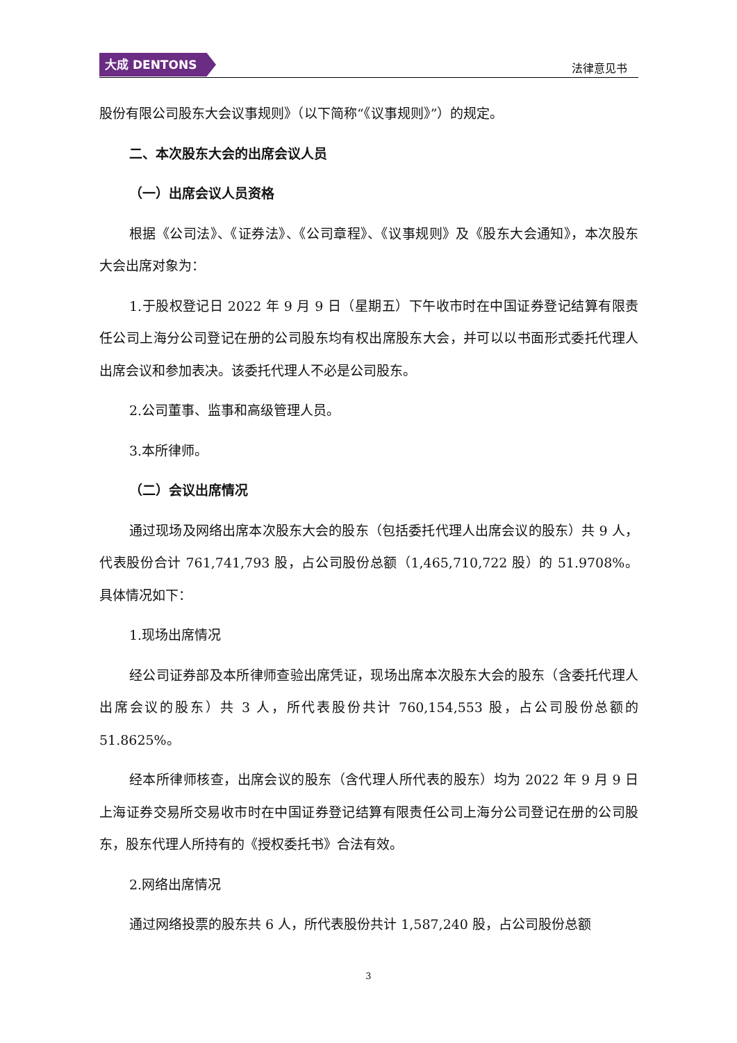大成 DENTONS
法律意见书
股份有限公司股东大会议事规则》（以下简称“《议事规则》”）的规定。
二、本次股东大会的出席会议人员
（一）出席会议人员资格
根据《公司法》、《证券法》、《公司章程》、《议事规则》及《股东大会通知》，本次股东大会出席对象为：
1.于股权登记日 2022 年 9 月 9 日（星期五）下午收市时在中国证券登记结算有限责任公司上海分公司登记在册的公司股东均有权出席股东大会，并可以以书面形式委托代理人出席会议和参加表决。该委托代理人不必是公司股东。
2.公司董事、监事和高级管理人员。
3.本所律师。
（二）会议出席情况
通过现场及网络出席本次股东大会的股东（包括委托代理人出席会议的股东）共 9 人，代表股份合计 761,741,793 股，占公司股份总额（1,465,710,722 股）的 51.9708%。具体情况如下：
1.现场出席情况
经公司证券部及本所律师查验出席凭证，现场出席本次股东大会的股东（含委托代理人出席会议的股东）共 3 人，所代表股份共计 760,154,553 股，占公司股份总额的 51.8625%。
经本所律师核查，出席会议的股东（含代理人所代表的股东）均为 2022 年 9 月 9 日上海证券交易所交易收市时在中国证券登记结算有限责任公司上海分公司登记在册的公司股东，股东代理人所持有的《授权委托书》合法有效。
2.网络出席情况
通过网络投票的股东共 6 人，所代表股份共计 1,587,240 股，占公司股份总额
3